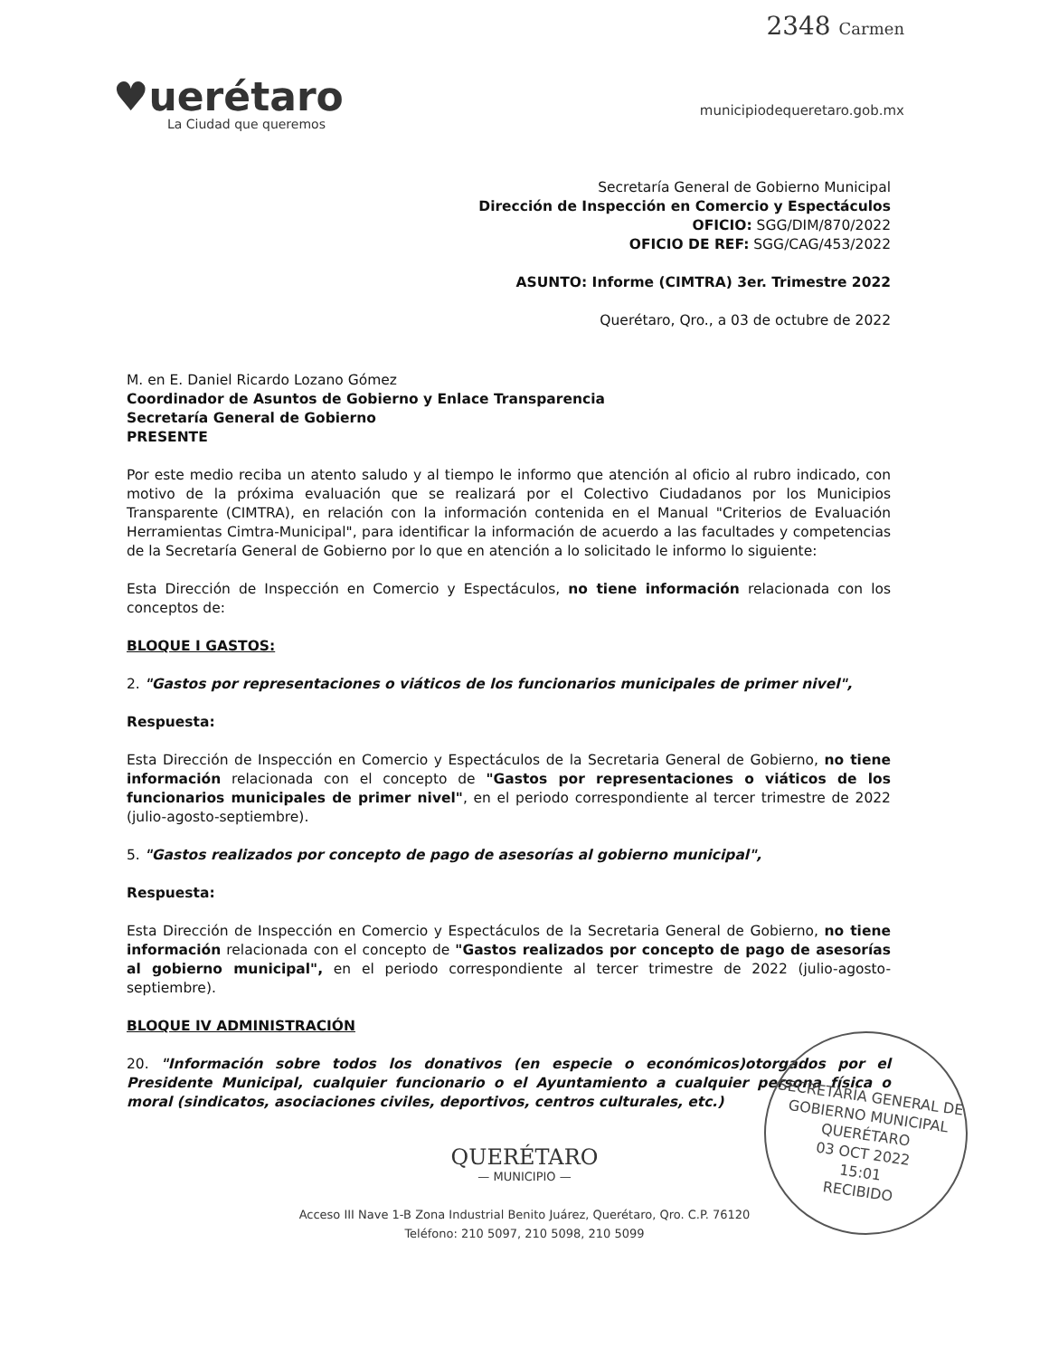2348 Carmen
♥uerétaro
La Ciudad que queremos
municipiodequeretaro.gob.mx
Secretaría General de Gobierno Municipal
Dirección de Inspección en Comercio y Espectáculos
OFICIO: SGG/DIM/870/2022
OFICIO DE REF: SGG/CAG/453/2022
ASUNTO: Informe (CIMTRA) 3er. Trimestre 2022
Querétaro, Qro., a 03 de octubre de 2022
M. en E. Daniel Ricardo Lozano Gómez
Coordinador de Asuntos de Gobierno y Enlace Transparencia
Secretaría General de Gobierno
PRESENTE
Por este medio reciba un atento saludo y al tiempo le informo que atención al oficio al rubro indicado, con motivo de la próxima evaluación que se realizará por el Colectivo Ciudadanos por los Municipios Transparente (CIMTRA), en relación con la información contenida en el Manual "Criterios de Evaluación Herramientas Cimtra-Municipal", para identificar la información de acuerdo a las facultades y competencias de la Secretaría General de Gobierno por lo que en atención a lo solicitado le informo lo siguiente:
Esta Dirección de Inspección en Comercio y Espectáculos, no tiene información relacionada con los conceptos de:
BLOQUE I GASTOS:
2. "Gastos por representaciones o viáticos de los funcionarios municipales de primer nivel",
Respuesta:
Esta Dirección de Inspección en Comercio y Espectáculos de la Secretaria General de Gobierno, no tiene información relacionada con el concepto de "Gastos por representaciones o viáticos de los funcionarios municipales de primer nivel", en el periodo correspondiente al tercer trimestre de 2022 (julio-agosto-septiembre).
5. "Gastos realizados por concepto de pago de asesorías al gobierno municipal",
Respuesta:
Esta Dirección de Inspección en Comercio y Espectáculos de la Secretaria General de Gobierno, no tiene información relacionada con el concepto de "Gastos realizados por concepto de pago de asesorías al gobierno municipal", en el periodo correspondiente al tercer trimestre de 2022 (julio-agosto-septiembre).
BLOQUE IV ADMINISTRACIÓN
20. "Información sobre todos los donativos (en especie o económicos)otorgados por el Presidente Municipal, cualquier funcionario o el Ayuntamiento a cualquier persona física o moral (sindicatos, asociaciones civiles, deportivos, centros culturales, etc.)
SECRETARÍA GENERAL DE GOBIERNO MUNICIPAL
QUERÉTARO
03 OCT 2022
15:01
RECIBIDO
QUERÉTARO
— MUNICIPIO —
Acceso III Nave 1-B Zona Industrial Benito Juárez, Querétaro, Qro. C.P. 76120
Teléfono: 210 5097, 210 5098, 210 5099